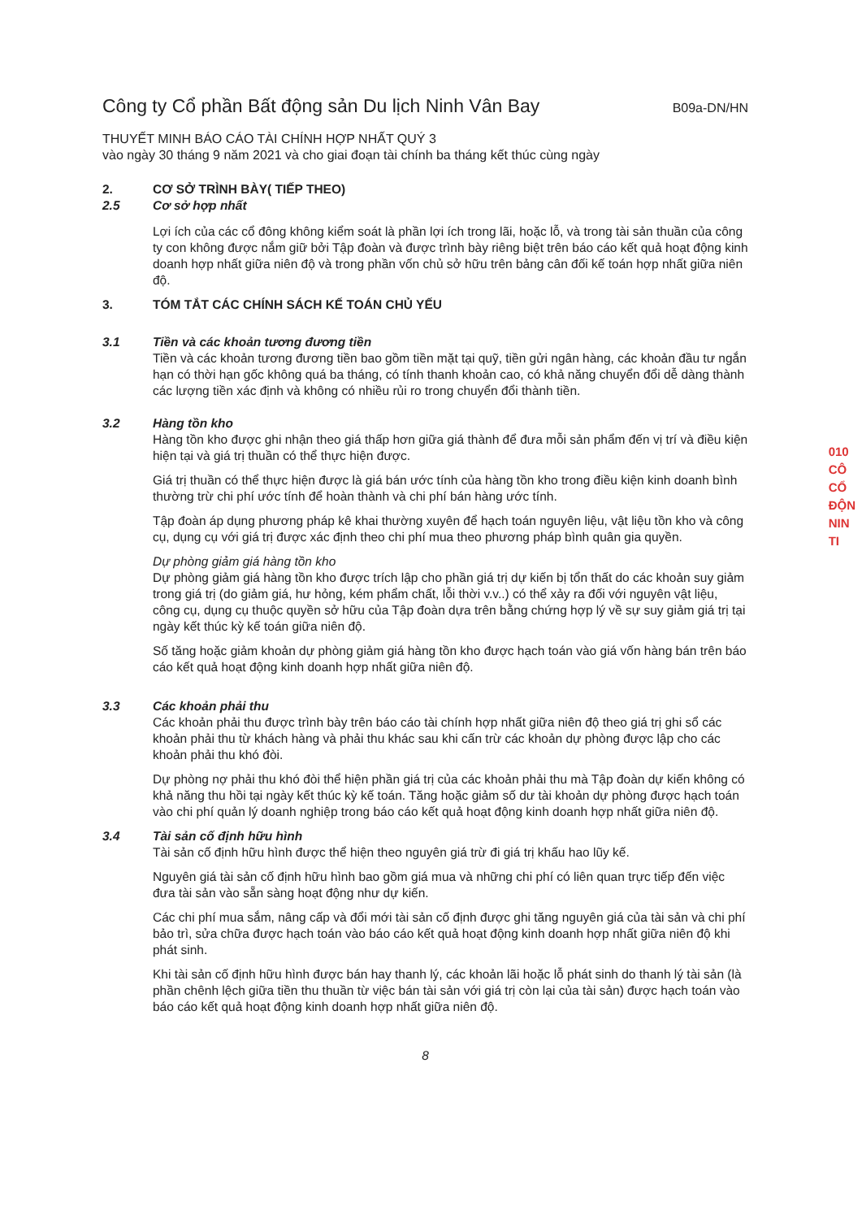Công ty Cổ phần Bất động sản Du lịch Ninh Vân Bay
B09a-DN/HN
THUYẾT MINH BÁO CÁO TÀI CHÍNH HỢP NHẤT QUÝ 3
vào ngày 30 tháng 9 năm 2021 và cho giai đoạn tài chính ba tháng kết thúc cùng ngày
2. CƠ SỞ TRÌNH BÀY( TIẾP THEO)
2.5 Cơ sở hợp nhất
Lợi ích của các cổ đông không kiểm soát là phần lợi ích trong lãi, hoặc lỗ, và trong tài sản thuần của công ty con không được nắm giữ bởi Tập đoàn và được trình bày riêng biệt trên báo cáo kết quả hoạt động kinh doanh hợp nhất giữa niên độ và trong phần vốn chủ sở hữu trên bảng cân đối kế toán hợp nhất giữa niên độ.
3. TÓM TẮT CÁC CHÍNH SÁCH KẾ TOÁN CHỦ YẾU
3.1 Tiền và các khoản tương đương tiền
Tiền và các khoản tương đương tiền bao gồm tiền mặt tại quỹ, tiền gửi ngân hàng, các khoản đầu tư ngắn hạn có thời hạn gốc không quá ba tháng, có tính thanh khoản cao, có khả năng chuyển đổi dễ dàng thành các lượng tiền xác định và không có nhiều rủi ro trong chuyển đổi thành tiền.
3.2 Hàng tồn kho
Hàng tồn kho được ghi nhận theo giá thấp hơn giữa giá thành để đưa mỗi sản phẩm đến vị trí và điều kiện hiện tại và giá trị thuần có thể thực hiện được.
Giá trị thuần có thể thực hiện được là giá bán ước tính của hàng tồn kho trong điều kiện kinh doanh bình thường trừ chi phí ước tính để hoàn thành và chi phí bán hàng ước tính.
Tập đoàn áp dụng phương pháp kê khai thường xuyên để hạch toán nguyên liệu, vật liệu tồn kho và công cụ, dụng cụ với giá trị được xác định theo chi phí mua theo phương pháp bình quân gia quyền.
Dự phòng giảm giá hàng tồn kho
Dự phòng giảm giá hàng tồn kho được trích lập cho phần giá trị dự kiến bị tổn thất do các khoản suy giảm trong giá trị (do giảm giá, hư hỏng, kém phẩm chất, lỗi thời v.v..) có thể xảy ra đối với nguyên vật liệu, công cụ, dụng cụ thuộc quyền sở hữu của Tập đoàn dựa trên bằng chứng hợp lý về sự suy giảm giá trị tại ngày kết thúc kỳ kế toán giữa niên độ.
Số tăng hoặc giảm khoản dự phòng giảm giá hàng tồn kho được hạch toán vào giá vốn hàng bán trên báo cáo kết quả hoạt động kinh doanh hợp nhất giữa niên độ.
3.3 Các khoản phải thu
Các khoản phải thu được trình bày trên báo cáo tài chính hợp nhất giữa niên độ theo giá trị ghi sổ các khoản phải thu từ khách hàng và phải thu khác sau khi cấn trừ các khoản dự phòng được lập cho các khoản phải thu khó đòi.
Dự phòng nợ phải thu khó đòi thể hiện phần giá trị của các khoản phải thu mà Tập đoàn dự kiến không có khả năng thu hồi tại ngày kết thúc kỳ kế toán. Tăng hoặc giảm số dư tài khoản dự phòng được hạch toán vào chi phí quản lý doanh nghiệp trong báo cáo kết quả hoạt động kinh doanh hợp nhất giữa niên độ.
3.4 Tài sản cố định hữu hình
Tài sản cố định hữu hình được thể hiện theo nguyên giá trừ đi giá trị khấu hao lũy kế.
Nguyên giá tài sản cố định hữu hình bao gồm giá mua và những chi phí có liên quan trực tiếp đến việc đưa tài sản vào sẵn sàng hoạt động như dự kiến.
Các chi phí mua sắm, nâng cấp và đổi mới tài sản cố định được ghi tăng nguyên giá của tài sản và chi phí bảo trì, sửa chữa được hạch toán vào báo cáo kết quả hoạt động kinh doanh hợp nhất giữa niên độ khi phát sinh.
Khi tài sản cố định hữu hình được bán hay thanh lý, các khoản lãi hoặc lỗ phát sinh do thanh lý tài sản (là phần chênh lệch giữa tiền thu thuần từ việc bán tài sản với giá trị còn lại của tài sản) được hạch toán vào báo cáo kết quả hoạt động kinh doanh hợp nhất giữa niên độ.
8
010
CÔ
CỔ
ĐỘN
NIN
TI